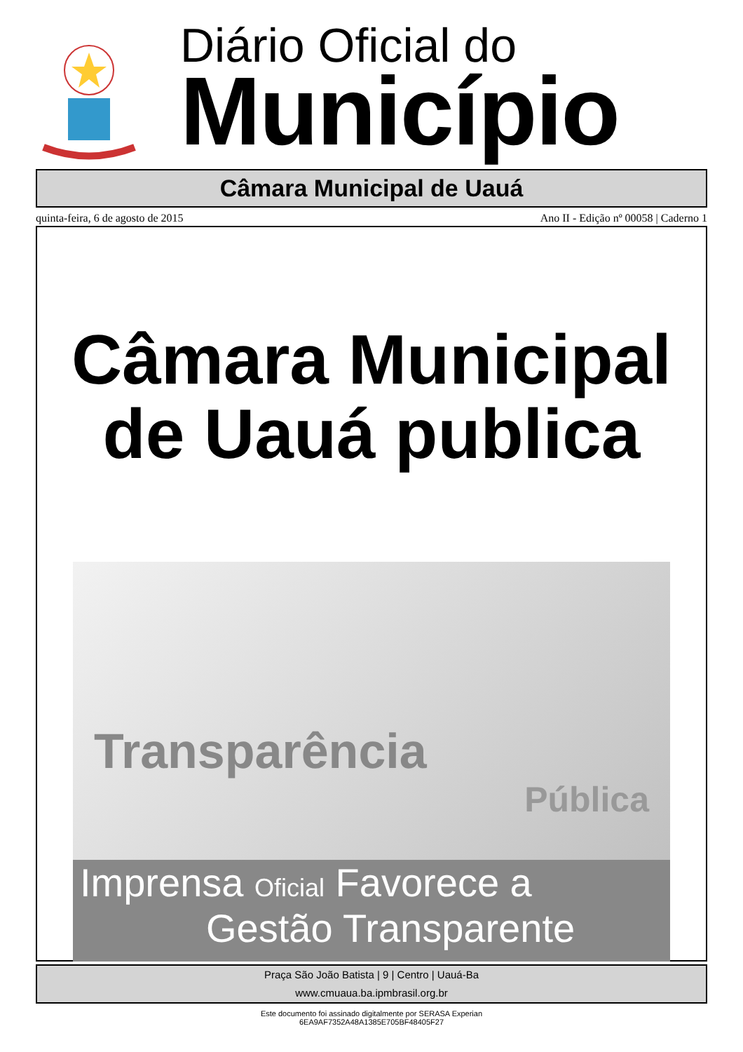Diário Oficial do
Município
Câmara Municipal de Uauá
quinta-feira, 6 de agosto de 2015 Ano II - Edição nº 00058 | Caderno 1
Câmara Municipal
de Uauá publica
Transparência
Pública
Imprensa Oficial Favorece a
Gestão Transparente
Praça São João Batista | 9 | Centro | Uauá-Ba
www.cmuaua.ba.ipmbrasil.org.br
Este documento foi assinado digitalmente por SERASA Experian
6EA9AF7352A48A1385E705BF48405F27